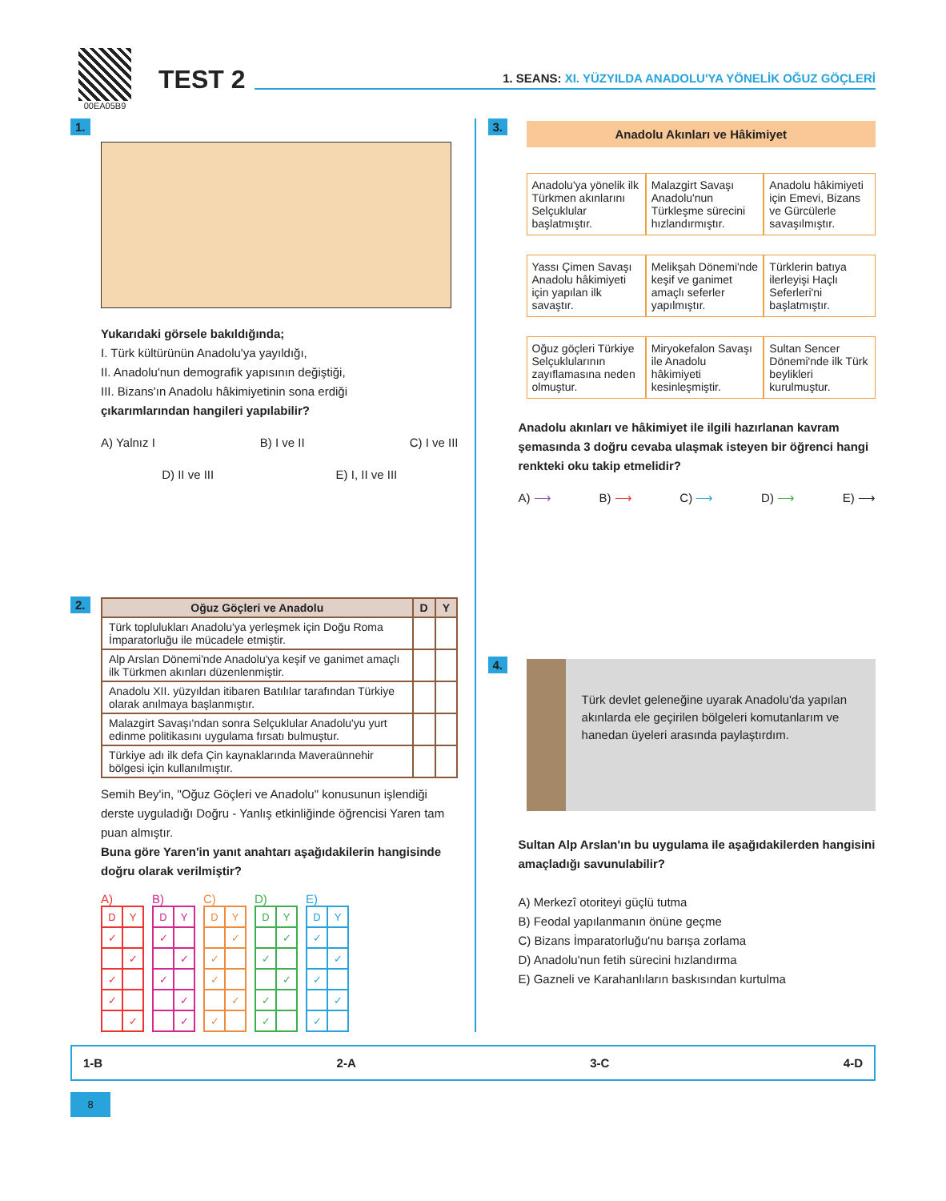00EA05B9
TEST 2
1. SEANS: XI. YÜZYILDA ANADOLU'YA YÖNELİK OĞUZ GÖÇLERİ
1.
Yukarıdaki görsele bakıldığında;
I. Türk kültürünün Anadolu'ya yayıldığı,
II. Anadolu'nun demografik yapısının değiştiği,
III. Bizans'ın Anadolu hâkimiyetinin sona erdiği
çıkarımlarından hangileri yapılabilir?
A) Yalnız I B) I ve II C) I ve III
D) II ve III E) I, II ve III
2.
| Oğuz Göçleri ve Anadolu | D | Y |
| --- | --- | --- |
| Türk toplulukları Anadolu'ya yerleşmek için Doğu Roma İmparatorluğu ile mücadele etmiştir. | | |
| Alp Arslan Dönemi'nde Anadolu'ya keşif ve ganimet amaçlı ilk Türkmen akınları düzenlenmiştir. | | |
| Anadolu XII. yüzyıldan itibaren Batılılar tarafından Türkiye olarak anılmaya başlanmıştır. | | |
| Malazgirt Savaşı'ndan sonra Selçuklular Anadolu'yu yurt edinme politikasını uygulama fırsatı bulmuştur. | | |
| Türkiye adı ilk defa Çin kaynaklarında Maveraünnehir bölgesi için kullanılmıştır. | | |
Semih Bey'in, "Oğuz Göçleri ve Anadolu" konusunun işlendiği derste uyguladığı Doğru - Yanlış etkinliğinde öğrencisi Yaren tam puan almıştır.
Buna göre Yaren'in yanıt anahtarı aşağıdakilerin hangisinde doğru olarak verilmiştir?
A)
| D | Y |
| ✓ | |
| | ✓ |
| ✓ | |
| ✓ | |
| | ✓ |
B)
| D | Y |
| ✓ | |
| | ✓ |
| ✓ | |
| | ✓ |
| | ✓ |
C)
| D | Y |
| | ✓ |
| ✓ | |
| ✓ | |
| | ✓ |
| ✓ | |
D)
| D | Y |
| | ✓ |
| ✓ | |
| | ✓ |
| ✓ | |
| ✓ | |
E)
| D | Y |
| ✓ | |
| | ✓ |
| ✓ | |
| | ✓ |
| ✓ | |
3.
Anadolu Akınları ve Hâkimiyet
| Anadolu'ya yönelik ilk Türkmen akınlarını Selçuklular başlatmıştır. | Malazgirt Savaşı Anadolu'nun Türkleşme sürecini hızlandırmıştır. | Anadolu hâkimiyeti için Emevi, Bizans ve Gürcülerle savaşılmıştır. |
| Yassı Çimen Savaşı Anadolu hâkimiyeti için yapılan ilk savaştır. | Melikşah Dönemi'nde keşif ve ganimet amaçlı seferler yapılmıştır. | Türklerin batıya ilerleyişi Haçlı Seferleri'ni başlatmıştır. |
| Oğuz göçleri Türkiye Selçuklularının zayıflamasına neden olmuştur. | Miryokefalon Savaşı ile Anadolu hâkimiyeti kesinleşmiştir. | Sultan Sencer Dönemi'nde ilk Türk beylikleri kurulmuştur. |
Anadolu akınları ve hâkimiyet ile ilgili hazırlanan kavram şemasında 3 doğru cevaba ulaşmak isteyen bir öğrenci hangi renkteki oku takip etmelidir?
A) ⟶ B) ⟶ C) ⟶ D) ⟶ E) ⟶
4.
Türk devlet geleneğine uyarak Anadolu'da yapılan akınlarda ele geçirilen bölgeleri komutanlarım ve hanedan üyeleri arasında paylaştırdım.
Sultan Alp Arslan'ın bu uygulama ile aşağıdakilerden hangisini amaçladığı savunulabilir?
A) Merkezî otoriteyi güçlü tutma
B) Feodal yapılanmanın önüne geçme
C) Bizans İmparatorluğu'nu barışa zorlama
D) Anadolu'nun fetih sürecini hızlandırma
E) Gazneli ve Karahanlıların baskısından kurtulma
1-B 2-A 3-C 4-D
8